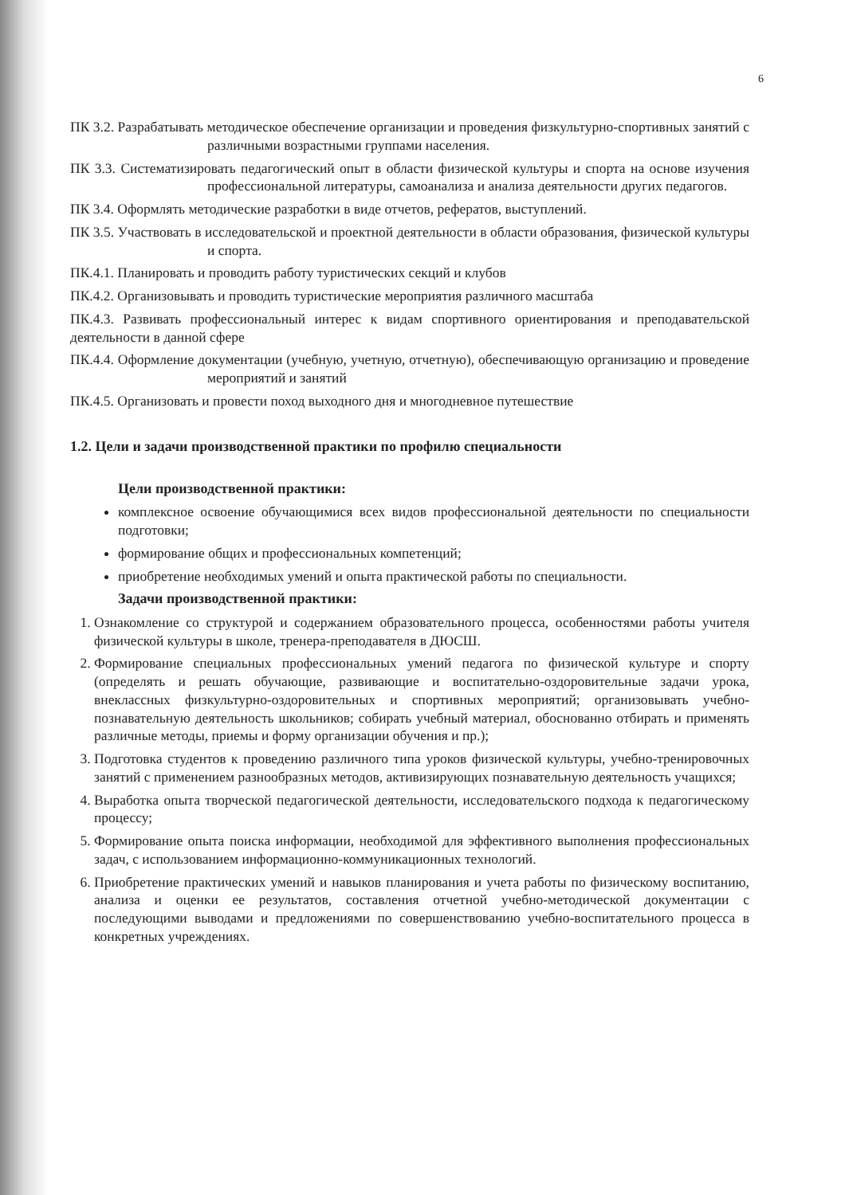6
ПК 3.2. Разрабатывать методическое обеспечение организации и проведения физкультурно-спортивных занятий с различными возрастными группами населения.
ПК 3.3. Систематизировать педагогический опыт в области физической культуры и спорта на основе изучения профессиональной литературы, самоанализа и анализа деятельности других педагогов.
ПК 3.4. Оформлять методические разработки в виде отчетов, рефератов, выступлений.
ПК 3.5. Участвовать в исследовательской и проектной деятельности в области образования, физической культуры и спорта.
ПК.4.1. Планировать и проводить работу туристических секций и клубов
ПК.4.2. Организовывать и проводить туристические мероприятия различного масштаба
ПК.4.3. Развивать профессиональный интерес к видам спортивного ориентирования и преподавательской деятельности в данной сфере
ПК.4.4. Оформление документации (учебную, учетную, отчетную), обеспечивающую организацию и проведение мероприятий и занятий
ПК.4.5. Организовать и провести поход выходного дня и многодневное путешествие
1.2. Цели и задачи производственной практики по профилю специальности
Цели производственной практики:
комплексное освоение обучающимися всех видов профессиональной деятельности по специальности подготовки;
формирование общих и профессиональных компетенций;
приобретение необходимых умений и опыта практической работы по специальности.
Задачи производственной практики:
1. Ознакомление со структурой и содержанием образовательного процесса, особенностями работы учителя физической культуры в школе, тренера-преподавателя в ДЮСШ.
2. Формирование специальных профессиональных умений педагога по физической культуре и спорту (определять и решать обучающие, развивающие и воспитательно-оздоровительные задачи урока, внеклассных физкультурно-оздоровительных и спортивных мероприятий; организовывать учебно-познавательную деятельность школьников; собирать учебный материал, обоснованно отбирать и применять различные методы, приемы и форму организации обучения и пр.);
3. Подготовка студентов к проведению различного типа уроков физической культуры, учебно-тренировочных занятий с применением разнообразных методов, активизирующих познавательную деятельность учащихся;
4. Выработка опыта творческой педагогической деятельности, исследовательского подхода к педагогическому процессу;
5. Формирование опыта поиска информации, необходимой для эффективного выполнения профессиональных задач, с использованием информационно-коммуникационных технологий.
6. Приобретение практических умений и навыков планирования и учета работы по физическому воспитанию, анализа и оценки ее результатов, составления отчетной учебно-методической документации с последующими выводами и предложениями по совершенствованию учебно-воспитательного процесса в конкретных учреждениях.